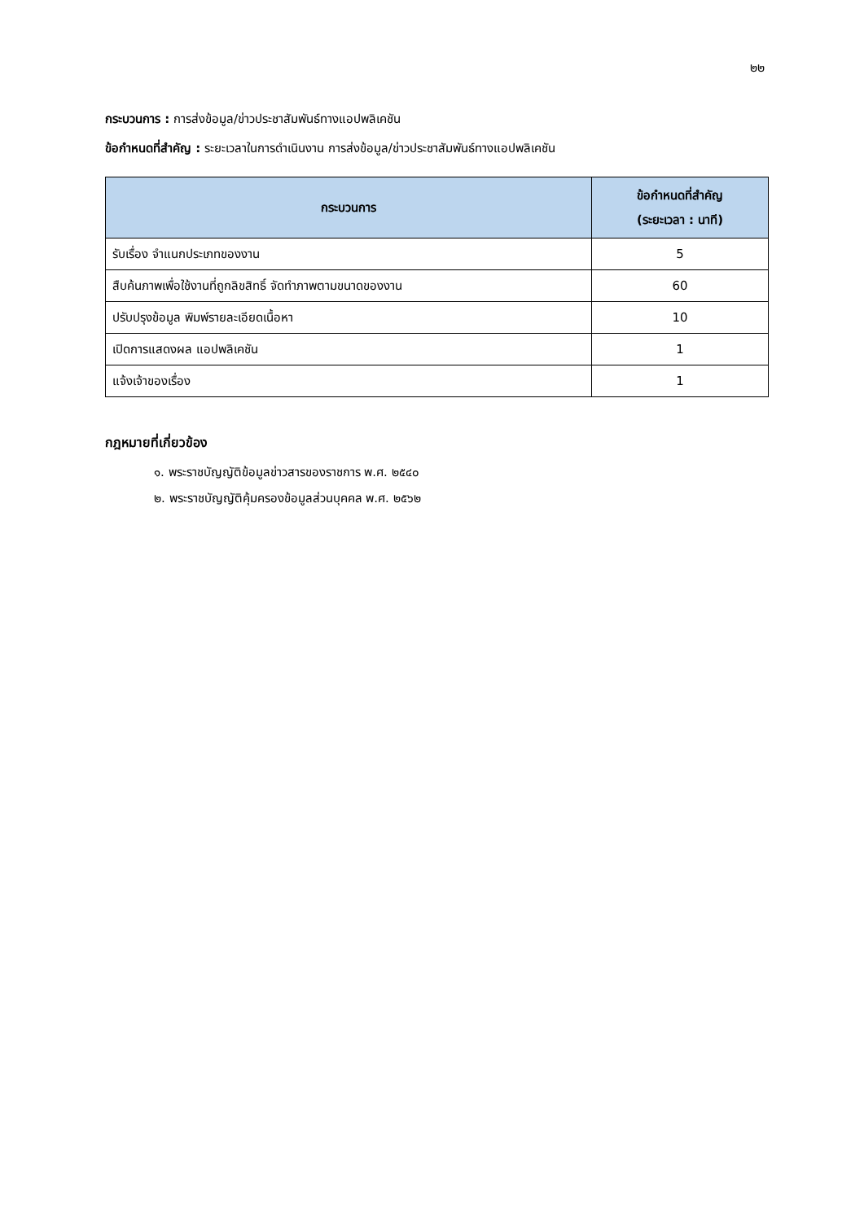๒๒
กระบวนการ : การส่งข้อมูล/ข่าวประชาสัมพันธ์ทางแอปพลิเคชัน
ข้อกำหนดที่สำคัญ : ระยะเวลาในการดำเนินงาน การส่งข้อมูล/ข่าวประชาสัมพันธ์ทางแอปพลิเคชัน
| กระบวนการ | ข้อกำหนดที่สำคัญ (ระยะเวลา : นาที) |
| --- | --- |
| รับเรื่อง จำแนกประเภทของงาน | 5 |
| สืบค้นภาพเพื่อใช้งานที่ถูกลิขสิทธิ์ จัดทำภาพตามขนาดของงาน | 60 |
| ปรับปรุงข้อมูล พิมพ์รายละเอียดเนื้อหา | 10 |
| เปิดการแสดงผล แอปพลิเคชัน | 1 |
| แจ้งเจ้าของเรื่อง | 1 |
กฎหมายที่เกี่ยวข้อง
๑. พระราชบัญญัติข้อมูลข่าวสารของราชการ พ.ศ. ๒๕๔๐
๒. พระราชบัญญัติคุ้มครองข้อมูลส่วนบุคคล พ.ศ. ๒๕๖๒